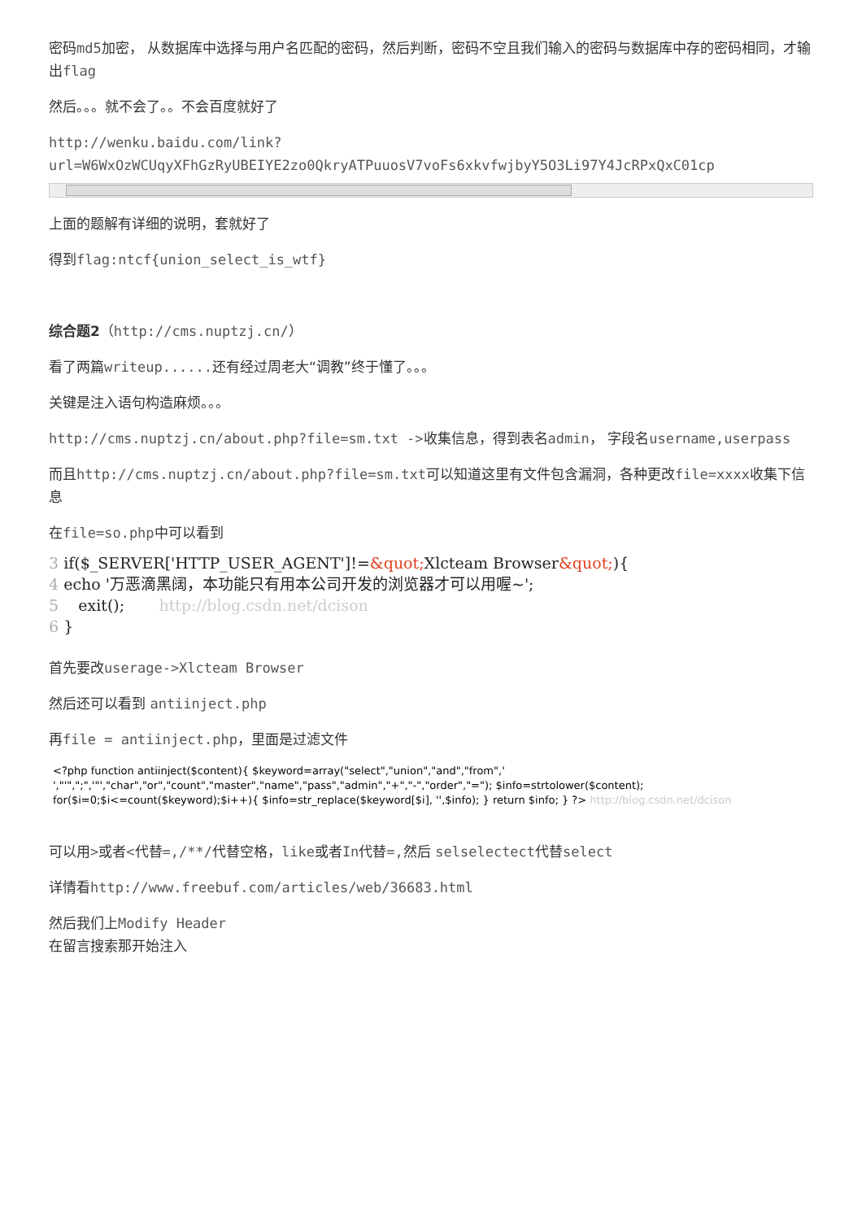密码md5加密， 从数据库中选择与用户名匹配的密码，然后判断，密码不空且我们输入的密码与数据库中存的密码相同，才输出flag
然后。。。就不会了。。不会百度就好了
http://wenku.baidu.com/link?
url=W6WxOzWCUqyXFhGzRyUBEIYE2zo0QkryATPuuosV7voFs6xkvfwjbyY5O3Li97Y4JcRPxQxC01cp
上面的题解有详细的说明，套就好了
得到flag:ntcf{union_select_is_wtf}
综合题2（http://cms.nuptzj.cn/）
看了两篇writeup...... 还有经过周老大“调教”终于懂了。。。
关键是注入语句构造麻烦。。。
http://cms.nuptzj.cn/about.php?file=sm.txt ->收集信息，得到表名admin， 字段名username,userpass
而且http://cms.nuptzj.cn/about.php?file=sm.txt可以知道这里有文件包含漏洞，各种更改file=xxxx收集下信息
在file=so.php中可以看到
3 if($_SERVER['HTTP_USER_AGENT']!=&quot; Xlcteam Browser&quot;){
4 echo '万恶滴黑阔，本功能只有用本公司开发的浏览器才可以用喔~';
5 exit(); http://blog.csdn.net/dcison
6 }
首先要改userage->Xlcteam Browser
然后还可以看到 antiinject.php
再file = antiinject.php，里面是过滤文件
<?php function antiinject($content){ $keyword=array("select","union","and","from",' ',"'",";",'"',"char","or","count","master","name","pass","admin","+","-","order","="); $info=strtolower($content); for($i=0;$i<=count($keyword);$i++){ $info=str_replace($keyword[$i], '',$info); } return $info; } ?> http://blog.csdn.net/dcison
可以用>或者<代替=,/**/代替空格，like或者In代替=, 然后 selselectect代替select
详情看http://www.freebuf.com/articles/web/36683.html
然后我们上Modify Header
在留言搜索那开始注入